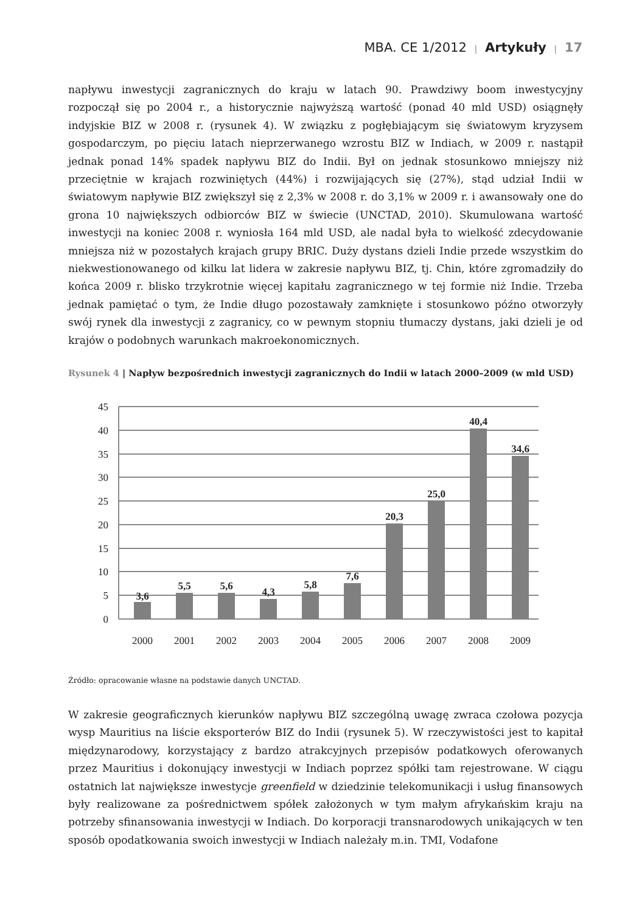MBA. CE 1/2012 | Artykuły | 17
napływu inwestycji zagranicznych do kraju w latach 90. Prawdziwy boom inwestycyjny rozpoczął się po 2004 r., a historycznie najwyższą wartość (ponad 40 mld USD) osiągnęły indyjskie BIZ w 2008 r. (rysunek 4). W związku z pogłębiającym się światowym kryzysem gospodarczym, po pięciu latach nieprzerwanego wzrostu BIZ w Indiach, w 2009 r. nastąpił jednak ponad 14% spadek napływu BIZ do Indii. Był on jednak stosunkowo mniejszy niż przeciętnie w krajach rozwiniętych (44%) i rozwijających się (27%), stąd udział Indii w światowym napływie BIZ zwiększył się z 2,3% w 2008 r. do 3,1% w 2009 r. i awansowały one do grona 10 największych odbiorców BIZ w świecie (UNCTAD, 2010). Skumulowana wartość inwestycji na koniec 2008 r. wyniosła 164 mld USD, ale nadal była to wielkość zdecydowanie mniejsza niż w pozostałych krajach grupy BRIC. Duży dystans dzieli Indie przede wszystkim do niekwestionowanego od kilku lat lidera w zakresie napływu BIZ, tj. Chin, które zgromadziły do końca 2009 r. blisko trzykrotnie więcej kapitału zagranicznego w tej formie niż Indie. Trzeba jednak pamiętać o tym, że Indie długo pozostawały zamknięte i stosunkowo późno otworzyły swój rynek dla inwestycji z zagranicy, co w pewnym stopniu tłumaczy dystans, jaki dzieli je od krajów o podobnych warunkach makroekonomicznych.
Rysunek 4 | Napływ bezpośrednich inwestycji zagranicznych do Indii w latach 2000–2009 (w mld USD)
45
40
35
30
25
20
15
10
5
0
3,6
5,5
5,6
4,3
5,8
7,6
20,3
25,0
40,4
34,6
2000
2001
2002
2003
2004
2005
2006
2007
2008
2009
Źródło: opracowanie własne na podstawie danych UNCTAD.
W zakresie geograficznych kierunków napływu BIZ szczególną uwagę zwraca czołowa pozycja wysp Mauritius na liście eksporterów BIZ do Indii (rysunek 5). W rzeczywistości jest to kapitał międzynarodowy, korzystający z bardzo atrakcyjnych przepisów podatkowych oferowanych przez Mauritius i dokonujący inwestycji w Indiach poprzez spółki tam rejestrowane. W ciągu ostatnich lat największe inwestycje greenfield w dziedzinie telekomunikacji i usług finansowych były realizowane za pośrednictwem spółek założonych w tym małym afrykańskim kraju na potrzeby sfinansowania inwestycji w Indiach. Do korporacji transnarodowych unikających w ten sposób opodatkowania swoich inwestycji w Indiach należały m.in. TMI, Vodafone